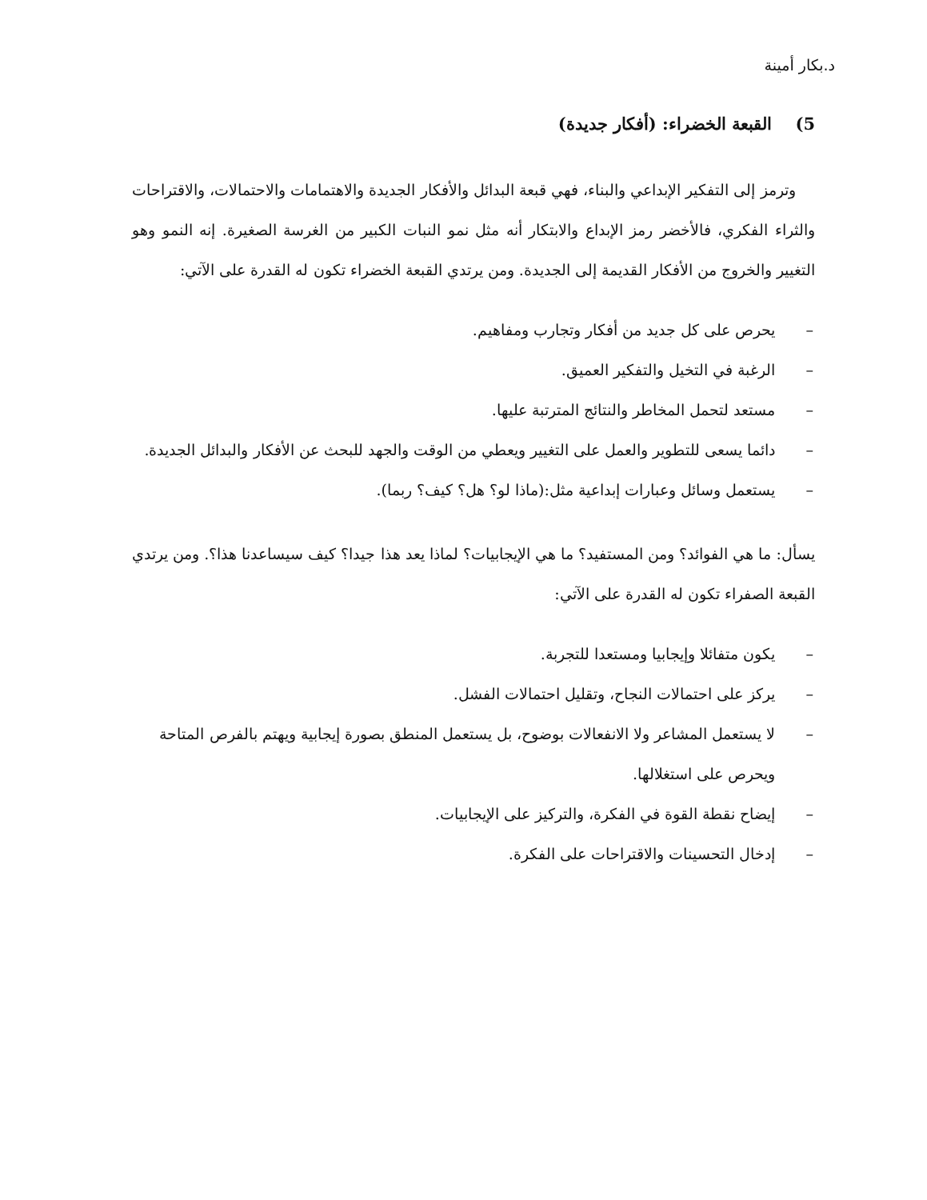د.بكار أمينة
5) القبعة الخضراء: (أفكار جديدة)
وترمز إلى التفكير الإبداعي والبناء، فهي قبعة البدائل والأفكار الجديدة والاهتمامات والاحتمالات، والاقتراحات والثراء الفكري، فالأخضر رمز الإبداع والابتكار أنه مثل نمو النبات الكبير من الغرسة الصغيرة. إنه النمو وهو التغيير والخروج من الأفكار القديمة إلى الجديدة. ومن يرتدي القبعة الخضراء تكون له القدرة على الآتي:
– يحرص على كل جديد من أفكار وتجارب ومفاهيم.
– الرغبة في التخيل والتفكير العميق.
– مستعد لتحمل المخاطر والنتائج المترتبة عليها.
– دائما يسعى للتطوير والعمل على التغيير ويعطي من الوقت والجهد للبحث عن الأفكار والبدائل الجديدة.
– يستعمل وسائل وعبارات إبداعية مثل:(ماذا لو؟ هل؟ كيف؟ ربما).
يسأل: ما هي الفوائد؟ ومن المستفيد؟ ما هي الإيجابيات؟ لماذا يعد هذا جيدا؟ كيف سيساعدنا هذا؟. ومن يرتدي القبعة الصفراء تكون له القدرة على الآتي:
– يكون متفائلا وإيجابيا ومستعدا للتجربة.
– يركز على احتمالات النجاح، وتقليل احتمالات الفشل.
– لا يستعمل المشاعر ولا الانفعالات بوضوح، بل يستعمل المنطق بصورة إيجابية ويهتم بالفرص المتاحة ويحرص على استغلالها.
– إيضاح نقطة القوة في الفكرة، والتركيز على الإيجابيات.
– إدخال التحسينات والاقتراحات على الفكرة.